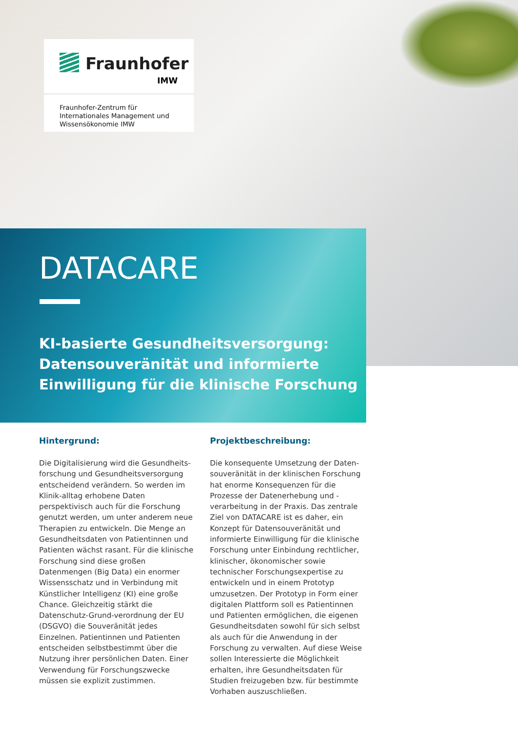Fraunhofer
IMW
Fraunhofer-Zentrum für
Internationales Management und
Wissensökonomie IMW
DATACARE
KI-basierte Gesundheitsversorgung:
Datensouveränität und informierte
Einwilligung für die klinische Forschung
Hintergrund:
Die Digitalisierung wird die Gesundheits-forschung und Gesundheitsversorgung entscheidend verändern. So werden im Klinik-alltag erhobene Daten perspektivisch auch für die Forschung genutzt werden, um unter anderem neue Therapien zu entwickeln. Die Menge an Gesundheitsdaten von Patientinnen und Patienten wächst rasant. Für die klinische Forschung sind diese großen Datenmengen (Big Data) ein enormer Wissensschatz und in Verbindung mit Künstlicher Intelligenz (KI) eine große Chance. Gleichzeitig stärkt die Datenschutz-Grund-verordnung der EU (DSGVO) die Souveränität jedes Einzelnen. Patientinnen und Patienten entscheiden selbstbestimmt über die Nutzung ihrer persönlichen Daten. Einer Verwendung für Forschungszwecke müssen sie explizit zustimmen.
Projektbeschreibung:
Die konsequente Umsetzung der Daten-souveränität in der klinischen Forschung hat enorme Konsequenzen für die Prozesse der Datenerhebung und -verarbeitung in der Praxis. Das zentrale Ziel von DATACARE ist es daher, ein Konzept für Datensouveränität und informierte Einwilligung für die klinische Forschung unter Einbindung rechtlicher, klinischer, ökonomischer sowie technischer Forschungsexpertise zu entwickeln und in einem Prototyp umzusetzen. Der Prototyp in Form einer digitalen Plattform soll es Patientinnen und Patienten ermöglichen, die eigenen Gesundheitsdaten sowohl für sich selbst als auch für die Anwendung in der Forschung zu verwalten. Auf diese Weise sollen Interessierte die Möglichkeit erhalten, ihre Gesundheitsdaten für Studien freizugeben bzw. für bestimmte Vorhaben auszuschließen.